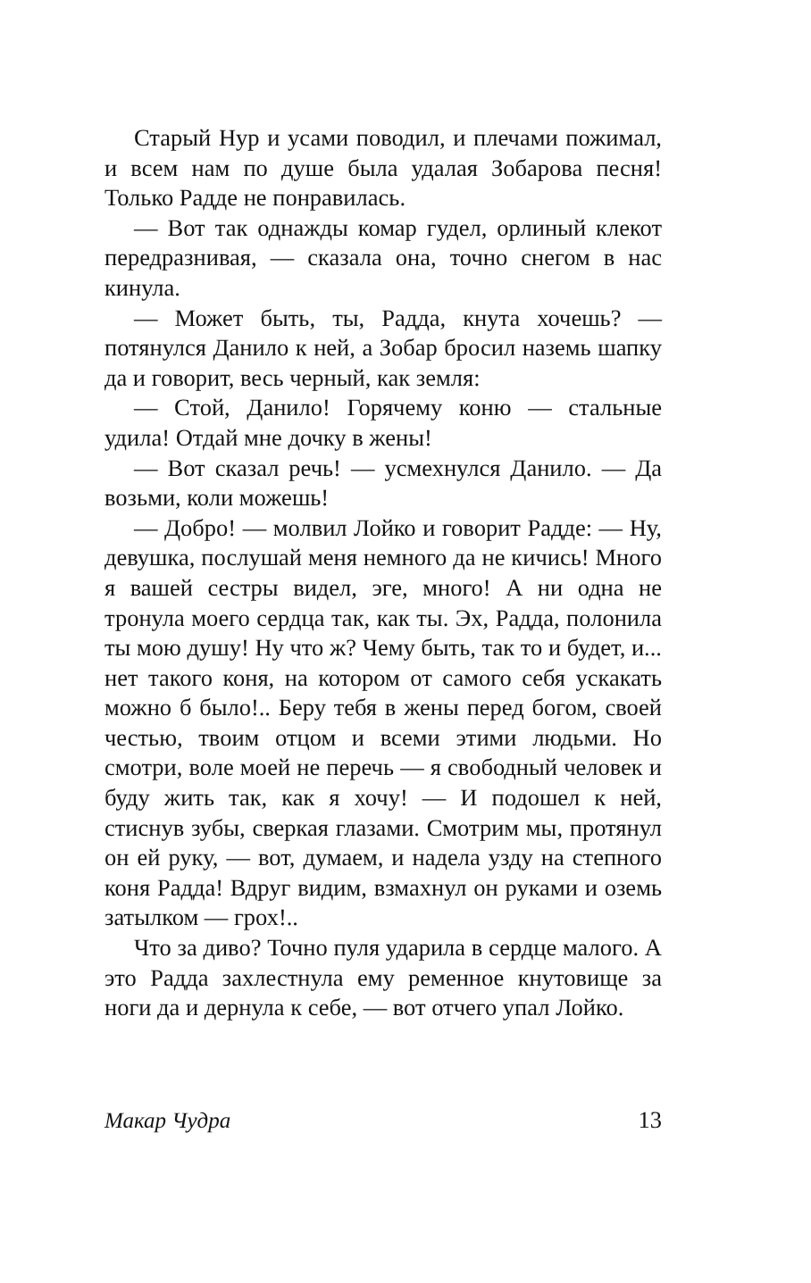Старый Нур и усами поводил, и плечами пожимал, и всем нам по душе была удалая Зобарова песня! Только Радде не понравилась.
— Вот так однажды комар гудел, орлиный клекот передразнивая, — сказала она, точно снегом в нас кинула.
— Может быть, ты, Радда, кнута хочешь? — потянулся Данило к ней, а Зобар бросил наземь шапку да и говорит, весь черный, как земля:
— Стой, Данило! Горячему коню — стальные удила! Отдай мне дочку в жены!
— Вот сказал речь! — усмехнулся Данило. — Да возьми, коли можешь!
— Добро! — молвил Лойко и говорит Радде: — Ну, девушка, послушай меня немного да не кичись! Много я вашей сестры видел, эге, много! А ни одна не тронула моего сердца так, как ты. Эх, Радда, полонила ты мою душу! Ну что ж? Чему быть, так то и будет, и... нет такого коня, на котором от самого себя ускакать можно б было!.. Беру тебя в жены перед богом, своей честью, твоим отцом и всеми этими людьми. Но смотри, воле моей не перечь — я свободный человек и буду жить так, как я хочу! — И подошел к ней, стиснув зубы, сверкая глазами. Смотрим мы, протянул он ей руку, — вот, думаем, и надела узду на степного коня Радда! Вдруг видим, взмахнул он руками и оземь затылком — грох!..
Что за диво? Точно пуля ударила в сердце малого. А это Радда захлестнула ему ременное кнутовище за ноги да и дернула к себе, — вот отчего упал Лойко.
Макар Чудра 13